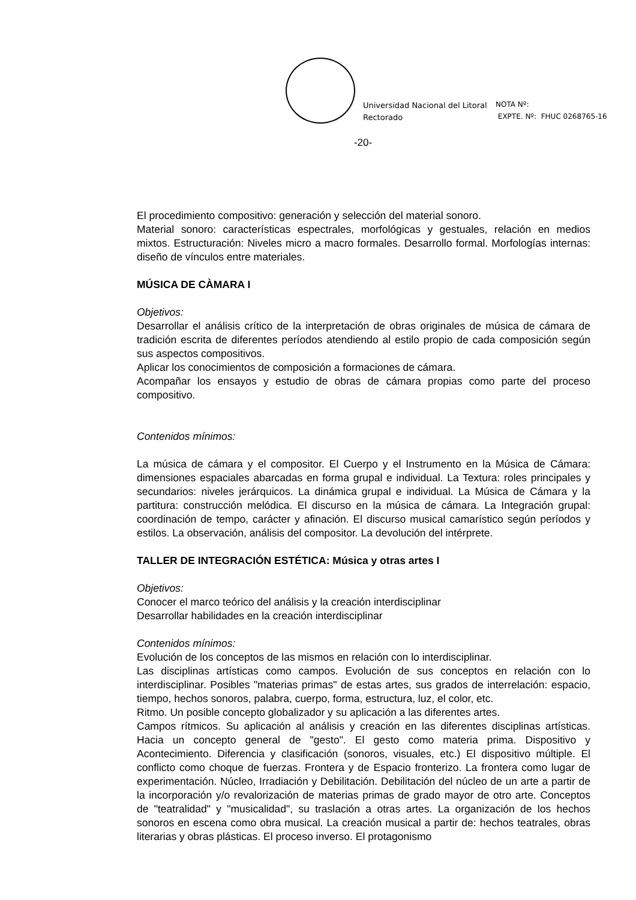Universidad Nacional del Litoral
Rectorado
NOTA Nº:
EXPTE. Nº: FHUC 0268765-16
-20-
El procedimiento compositivo: generación y selección del material sonoro.
Material sonoro: características espectrales, morfológicas y gestuales, relación en medios mixtos. Estructuración: Niveles micro a macro formales. Desarrollo formal. Morfologías internas: diseño de vínculos entre materiales.
MÚSICA DE CÀMARA I
Objetivos:
Desarrollar el análisis crítico de la interpretación de obras originales de música de cámara de tradición escrita de diferentes períodos atendiendo al estilo propio de cada composición según sus aspectos compositivos.
Aplicar los conocimientos de composición a formaciones de cámara.
Acompañar los ensayos y estudio de obras de cámara propias como parte del proceso compositivo.
Contenidos mínimos:
La música de cámara y el compositor. El Cuerpo y el Instrumento en la Música de Cámara: dimensiones espaciales abarcadas en forma grupal e individual. La Textura: roles principales y secundarios: niveles jerárquicos. La dinámica grupal e individual. La Música de Cámara y la partitura: construcción melódica. El discurso en la música de cámara. La Integración grupal: coordinación de tempo, carácter y afinación. El discurso musical camarístico según períodos y estilos. La observación, análisis del compositor. La devolución del intérprete.
TALLER DE INTEGRACIÓN ESTÉTICA: Música y otras artes I
Objetivos:
Conocer el marco teórico del análisis y la creación interdisciplinar
Desarrollar habilidades en la creación interdisciplinar
Contenidos mínimos:
Evolución de los conceptos de las mismos en relación con lo interdisciplinar.
Las disciplinas artísticas como campos. Evolución de sus conceptos en relación con lo interdisciplinar. Posibles "materias primas" de estas artes, sus grados de interrelación: espacio, tiempo, hechos sonoros, palabra, cuerpo, forma, estructura, luz, el color, etc.
Ritmo. Un posible concepto globalizador y su aplicación a las diferentes artes.
Campos rítmicos. Su aplicación al análisis y creación en las diferentes disciplinas artísticas. Hacia un concepto general de "gesto". El gesto como materia prima. Dispositivo y Acontecimiento. Diferencia y clasificación (sonoros, visuales, etc.) El dispositivo múltiple. El conflicto como choque de fuerzas. Frontera y de Espacio fronterizo. La frontera como lugar de experimentación. Núcleo, Irradiación y Debilitación. Debilitación del núcleo de un arte a partir de la incorporación y/o revalorización de materias primas de grado mayor de otro arte. Conceptos de "teatralidad" y "musicalidad", su traslación a otras artes. La organización de los hechos sonoros en escena como obra musical. La creación musical a partir de: hechos teatrales, obras literarias y obras plásticas. El proceso inverso. El protagonismo